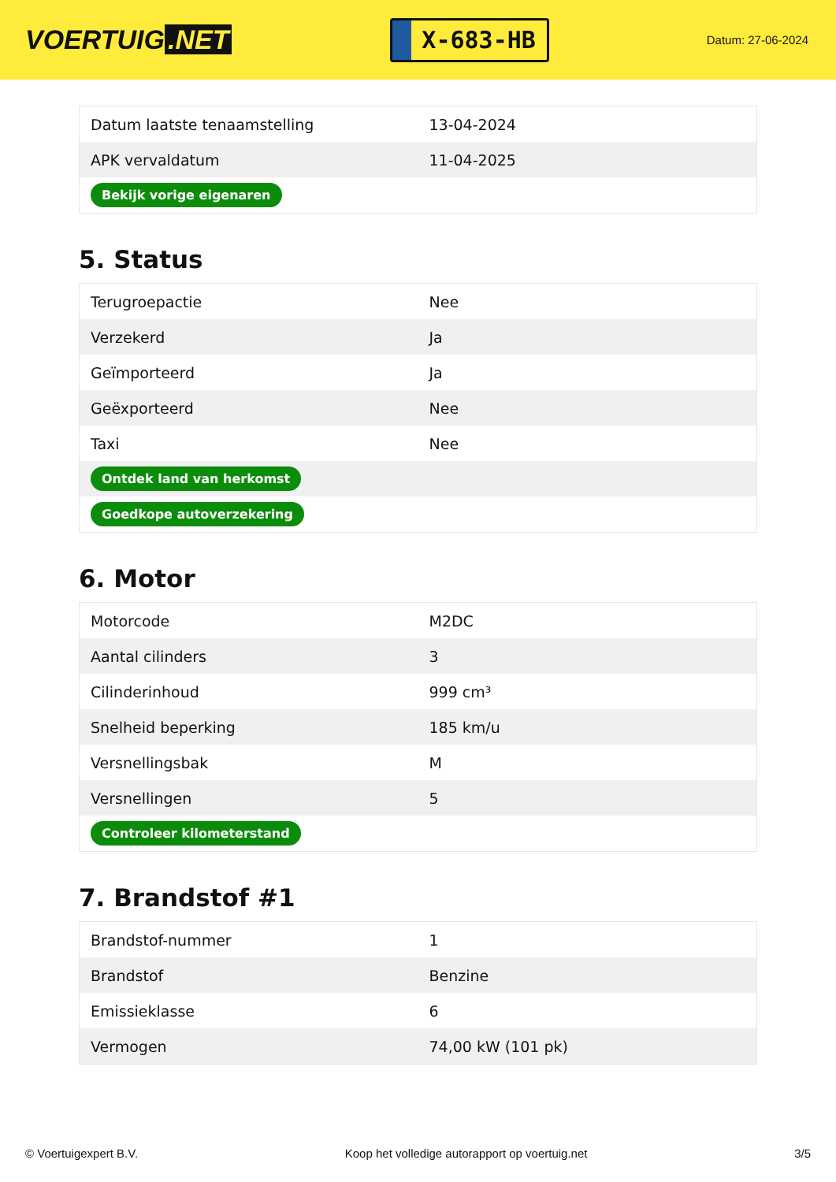VOERTUIG.NET
X-683-HB
Datum: 27-06-2024
| Datum laatste tenaamstelling | 13-04-2024 |
| APK vervaldatum | 11-04-2025 |
| Bekijk vorige eigenaren | |
5. Status
| Terugroepactie | Nee |
| Verzekerd | Ja |
| Geïmporteerd | Ja |
| Geëxporteerd | Nee |
| Taxi | Nee |
| Ontdek land van herkomst | |
| Goedkope autoverzekering | |
6. Motor
| Motorcode | M2DC |
| Aantal cilinders | 3 |
| Cilinderinhoud | 999 cm³ |
| Snelheid beperking | 185 km/u |
| Versnellingsbak | M |
| Versnellingen | 5 |
| Controleer kilometerstand | |
7. Brandstof #1
| Brandstof-nummer | 1 |
| Brandstof | Benzine |
| Emissieklasse | 6 |
| Vermogen | 74,00 kW (101 pk) |
© Voertuigexpert B.V. Koop het volledige autorapport op voertuig.net 3/5